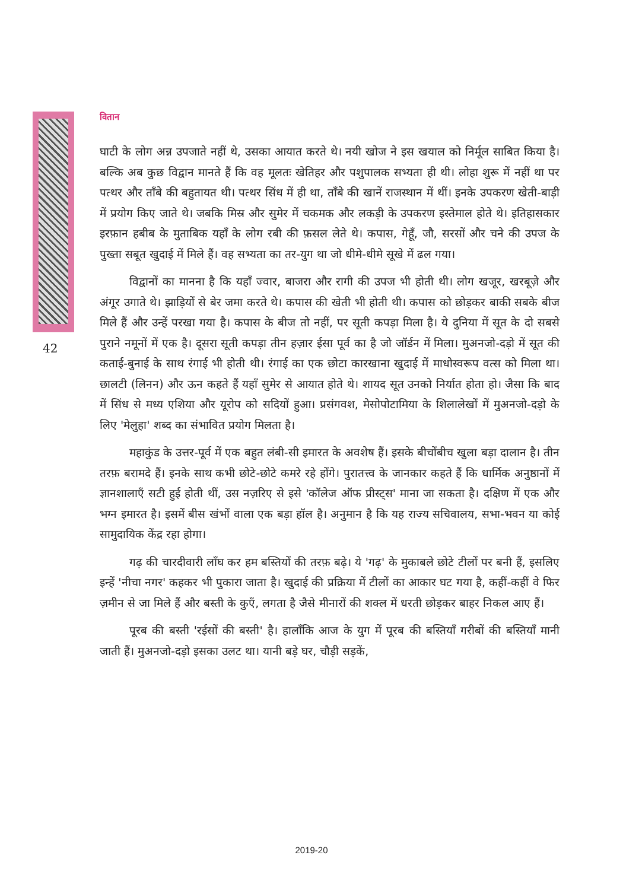42
वितान
घाटी के लोग अन्न उपजाते नहीं थे, उसका आयात करते थे। नयी खोज ने इस खयाल को निर्मूल साबित किया है। बल्कि अब कुछ विद्वान मानते हैं कि वह मूलतः खेतिहर और पशुपालक सभ्यता ही थी। लोहा शुरू में नहीं था पर पत्थर और ताँबे की बहुतायत थी। पत्थर सिंध में ही था, ताँबे की खानें राजस्थान में थीं। इनके उपकरण खेती-बाड़ी में प्रयोग किए जाते थे। जबकि मिस्र और सुमेर में चकमक और लकड़ी के उपकरण इस्तेमाल होते थे। इतिहासकार इरफ़ान हबीब के मुताबिक यहाँ के लोग रबी की फ़सल लेते थे। कपास, गेहूँ, जौ, सरसों और चने की उपज के पुख्ता सबूत खुदाई में मिले हैं। वह सभ्यता का तर-युग था जो धीमे-धीमे सूखे में ढल गया।
विद्वानों का मानना है कि यहाँ ज्वार, बाजरा और रागी की उपज भी होती थी। लोग खजूर, खरबूज़े और अंगूर उगाते थे। झाड़ियों से बेर जमा करते थे। कपास की खेती भी होती थी। कपास को छोड़कर बाकी सबके बीज मिले हैं और उन्हें परखा गया है। कपास के बीज तो नहीं, पर सूती कपड़ा मिला है। ये दुनिया में सूत के दो सबसे पुराने नमूनों में एक है। दूसरा सूती कपड़ा तीन हज़ार ईसा पूर्व का है जो जॉर्डन में मिला। मुअनजो-दड़ो में सूत की कताई-बुनाई के साथ रंगाई भी होती थी। रंगाई का एक छोटा कारखाना खुदाई में माधोस्वरूप वत्स को मिला था। छालटी (लिनन) और ऊन कहते हैं यहाँ सुमेर से आयात होते थे। शायद सूत उनको निर्यात होता हो। जैसा कि बाद में सिंध से मध्य एशिया और यूरोप को सदियों हुआ। प्रसंगवश, मेसोपोटामिया के शिलालेखों में मुअनजो-दड़ो के लिए 'मेलुहा' शब्द का संभावित प्रयोग मिलता है।
महाकुंड के उत्तर-पूर्व में एक बहुत लंबी-सी इमारत के अवशेष हैं। इसके बीचोंबीच खुला बड़ा दालान है। तीन तरफ़ बरामदे हैं। इनके साथ कभी छोटे-छोटे कमरे रहे होंगे। पुरातत्त्व के जानकार कहते हैं कि धार्मिक अनुष्ठानों में ज्ञानशालाएँ सटी हुई होती थीं, उस नज़रिए से इसे 'कॉलेज ऑफ प्रीस्ट्स' माना जा सकता है। दक्षिण में एक और भग्न इमारत है। इसमें बीस खंभों वाला एक बड़ा हॉल है। अनुमान है कि यह राज्य सचिवालय, सभा-भवन या कोई सामुदायिक केंद्र रहा होगा।
गढ़ की चारदीवारी लाँघ कर हम बस्तियों की तरफ़ बढ़े। ये 'गढ़' के मुकाबले छोटे टीलों पर बनी हैं, इसलिए इन्हें 'नीचा नगर' कहकर भी पुकारा जाता है। खुदाई की प्रक्रिया में टीलों का आकार घट गया है, कहीं-कहीं वे फिर ज़मीन से जा मिले हैं और बस्ती के कुएँ, लगता है जैसे मीनारों की शक्ल में धरती छोड़कर बाहर निकल आए हैं।
पूरब की बस्ती 'रईसों की बस्ती' है। हालाँकि आज के युग में पूरब की बस्तियाँ गरीबों की बस्तियाँ मानी जाती हैं। मुअनजो-दड़ो इसका उलट था। यानी बड़े घर, चौड़ी सड़कें,
2019-20